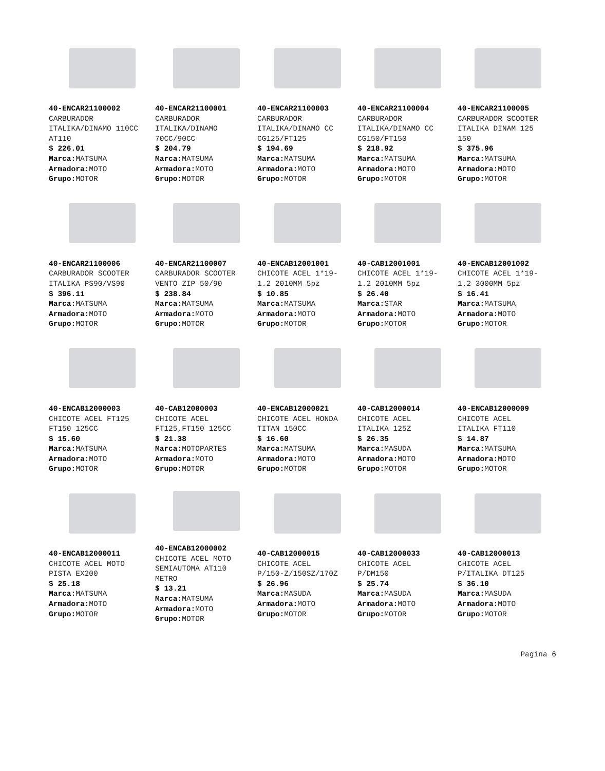40-ENCAR21100002
CARBURADOR
ITALIKA/DINAMO 110CC
AT110
$ 226.01
Marca: MATSUMA
Armadora: MOTO
Grupo: MOTOR
40-ENCAR21100001
CARBURADOR
ITALIKA/DINAMO
70CC/90CC
$ 204.79
Marca: MATSUMA
Armadora: MOTO
Grupo: MOTOR
40-ENCAR21100003
CARBURADOR
ITALIKA/DINAMO CC
CG125/FT125
$ 194.69
Marca: MATSUMA
Armadora: MOTO
Grupo: MOTOR
40-ENCAR21100004
CARBURADOR
ITALIKA/DINAMO CC
CG150/FT150
$ 218.92
Marca: MATSUMA
Armadora: MOTO
Grupo: MOTOR
40-ENCAR21100005
CARBURADOR SCOOTER
ITALIKA DINAM 125
150
$ 375.96
Marca: MATSUMA
Armadora: MOTO
Grupo: MOTOR
40-ENCAR21100006
CARBURADOR SCOOTER
ITALIKA PS90/VS90
$ 396.11
Marca: MATSUMA
Armadora: MOTO
Grupo: MOTOR
40-ENCAR21100007
CARBURADOR SCOOTER
VENTO ZIP 50/90
$ 238.84
Marca: MATSUMA
Armadora: MOTO
Grupo: MOTOR
40-ENCAB12001001
CHICOTE ACEL 1*19-
1.2 2010MM 5pz
$ 10.85
Marca: MATSUMA
Armadora: MOTO
Grupo: MOTOR
40-CAB12001001
CHICOTE ACEL 1*19-
1.2 2010MM 5pz
$ 26.40
Marca: STAR
Armadora: MOTO
Grupo: MOTOR
40-ENCAB12001002
CHICOTE ACEL 1*19-
1.2 3000MM 5pz
$ 16.41
Marca: MATSUMA
Armadora: MOTO
Grupo: MOTOR
40-ENCAB12000003
CHICOTE ACEL FT125
FT150 125CC
$ 15.60
Marca: MATSUMA
Armadora: MOTO
Grupo: MOTOR
40-CAB12000003
CHICOTE ACEL
FT125,FT150 125CC
$ 21.38
Marca: MOTOPARTES
Armadora: MOTO
Grupo: MOTOR
40-ENCAB12000021
CHICOTE ACEL HONDA
TITAN 150CC
$ 16.60
Marca: MATSUMA
Armadora: MOTO
Grupo: MOTOR
40-CAB12000014
CHICOTE ACEL
ITALIKA 125Z
$ 26.35
Marca: MASUDA
Armadora: MOTO
Grupo: MOTOR
40-ENCAB12000009
CHICOTE ACEL
ITALIKA FT110
$ 14.87
Marca: MATSUMA
Armadora: MOTO
Grupo: MOTOR
40-ENCAB12000011
CHICOTE ACEL MOTO
PISTA EX200
$ 25.18
Marca: MATSUMA
Armadora: MOTO
Grupo: MOTOR
40-ENCAB12000002
CHICOTE ACEL MOTO
SEMIAUTOMA AT110
METRO
$ 13.21
Marca: MATSUMA
Armadora: MOTO
Grupo: MOTOR
40-CAB12000015
CHICOTE ACEL
P/150-Z/150SZ/170Z
$ 26.96
Marca: MASUDA
Armadora: MOTO
Grupo: MOTOR
40-CAB12000033
CHICOTE ACEL
P/DM150
$ 25.74
Marca: MASUDA
Armadora: MOTO
Grupo: MOTOR
40-CAB12000013
CHICOTE ACEL
P/ITALIKA DT125
$ 36.10
Marca: MASUDA
Armadora: MOTO
Grupo: MOTOR
Pagina 6